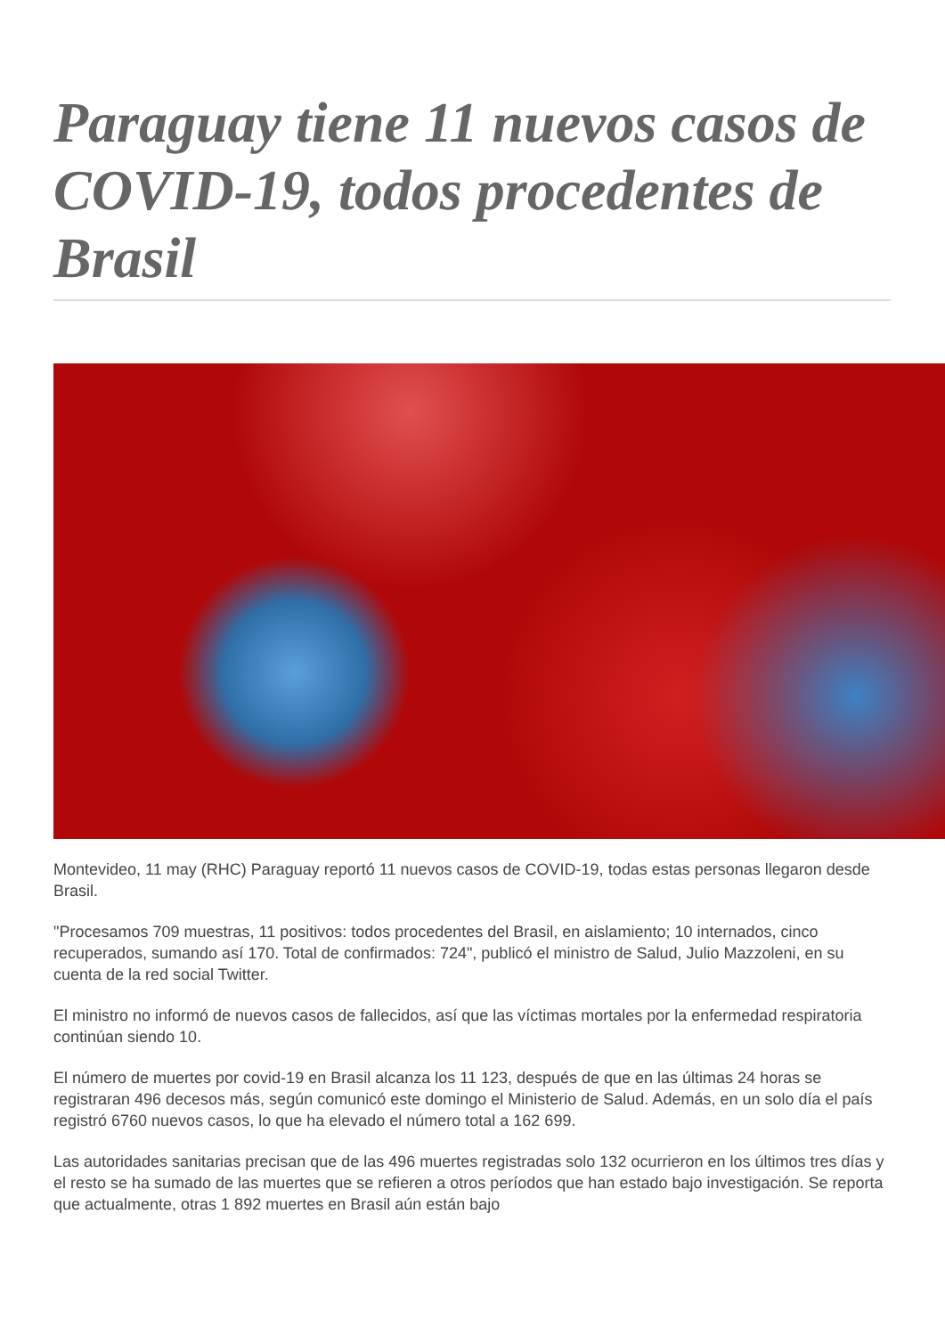Paraguay tiene 11 nuevos casos de COVID-19, todos procedentes de Brasil
Montevideo, 11 may (RHC) Paraguay reportó 11 nuevos casos de COVID-19, todas estas personas llegaron desde Brasil.
"Procesamos 709 muestras, 11 positivos: todos procedentes del Brasil, en aislamiento; 10 internados, cinco recuperados, sumando así 170. Total de confirmados: 724", publicó el ministro de Salud, Julio Mazzoleni, en su cuenta de la red social Twitter.
El ministro no informó de nuevos casos de fallecidos, así que las víctimas mortales por la enfermedad respiratoria continúan siendo 10.
El número de muertes por covid-19 en Brasil alcanza los 11 123, después de que en las últimas 24 horas se registraran 496 decesos más, según comunicó este domingo el Ministerio de Salud. Además, en un solo día el país registró 6760 nuevos casos, lo que ha elevado el número total a 162 699.
Las autoridades sanitarias precisan que de las 496 muertes registradas solo 132 ocurrieron en los últimos tres días y el resto se ha sumado de las muertes que se refieren a otros períodos que han estado bajo investigación. Se reporta que actualmente, otras 1 892 muertes en Brasil aún están bajo